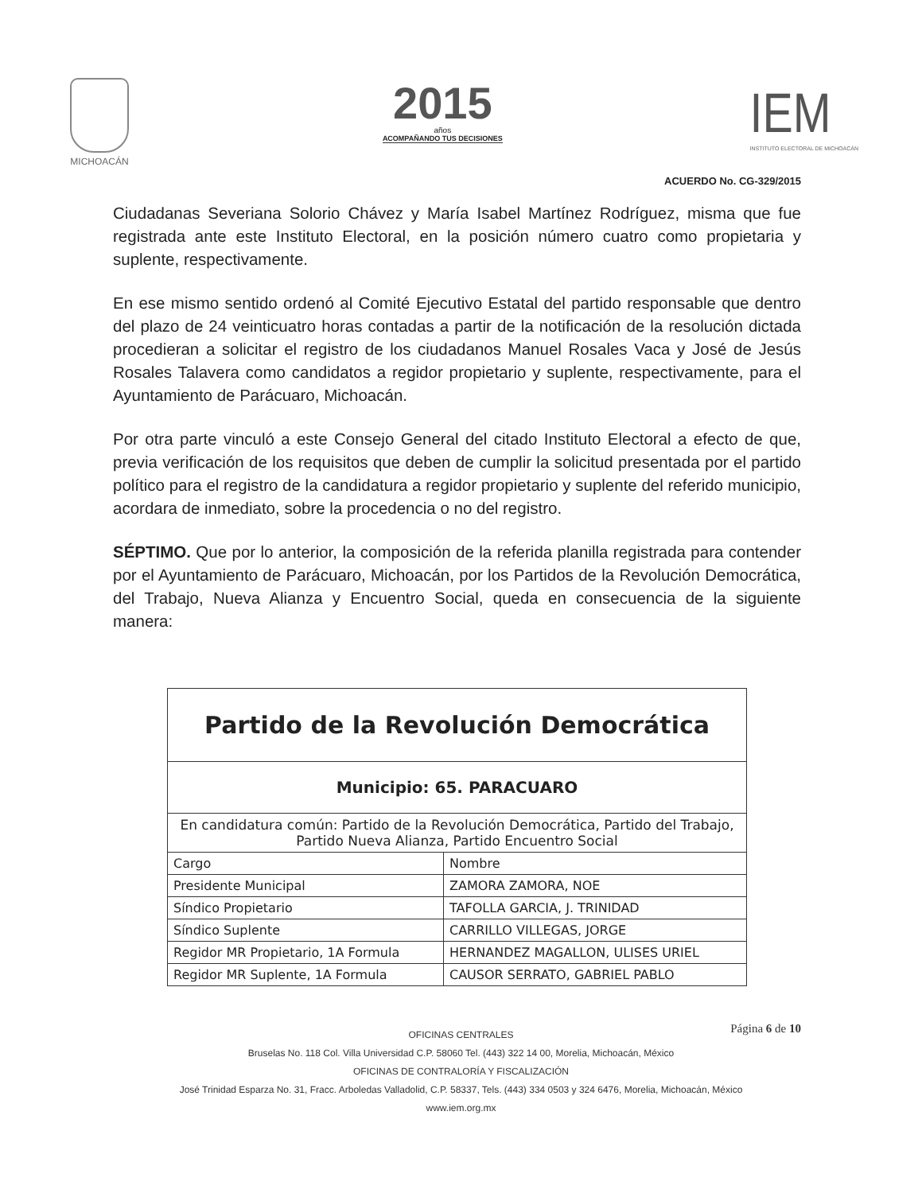MICHOACÁN
2015
años
ACOMPAÑANDO TUS DECISIONES
IEM
INSTITUTO ELECTORAL DE MICHOACÁN
ACUERDO No. CG-329/2015
Ciudadanas Severiana Solorio Chávez y María Isabel Martínez Rodríguez, misma que fue registrada ante este Instituto Electoral, en la posición número cuatro como propietaria y suplente, respectivamente.
En ese mismo sentido ordenó al Comité Ejecutivo Estatal del partido responsable que dentro del plazo de 24 veinticuatro horas contadas a partir de la notificación de la resolución dictada procedieran a solicitar el registro de los ciudadanos Manuel Rosales Vaca y José de Jesús Rosales Talavera como candidatos a regidor propietario y suplente, respectivamente, para el Ayuntamiento de Parácuaro, Michoacán.
Por otra parte vinculó a este Consejo General del citado Instituto Electoral a efecto de que, previa verificación de los requisitos que deben de cumplir la solicitud presentada por el partido político para el registro de la candidatura a regidor propietario y suplente del referido municipio, acordara de inmediato, sobre la procedencia o no del registro.
SÉPTIMO. Que por lo anterior, la composición de la referida planilla registrada para contender por el Ayuntamiento de Parácuaro, Michoacán, por los Partidos de la Revolución Democrática, del Trabajo, Nueva Alianza y Encuentro Social, queda en consecuencia de la siguiente manera:
| Partido de la Revolución Democrática | |
| --- | --- |
| Municipio: 65. PARACUARO | |
| En candidatura común: Partido de la Revolución Democrática, Partido del Trabajo, Partido Nueva Alianza, Partido Encuentro Social | |
| Cargo | Nombre |
| Presidente Municipal | ZAMORA ZAMORA, NOE |
| Síndico Propietario | TAFOLLA GARCIA, J. TRINIDAD |
| Síndico Suplente | CARRILLO VILLEGAS, JORGE |
| Regidor MR Propietario, 1A Formula | HERNANDEZ MAGALLON, ULISES URIEL |
| Regidor MR Suplente, 1A Formula | CAUSOR SERRATO, GABRIEL PABLO |
Página 6 de 10
OFICINAS CENTRALES
Bruselas No. 118 Col. Villa Universidad C.P. 58060 Tel. (443) 322 14 00, Morelia, Michoacán, México
OFICINAS DE CONTRALORÍA Y FISCALIZACIÓN
José Trinidad Esparza No. 31, Fracc. Arboledas Valladolid, C.P. 58337, Tels. (443) 334 0503 y 324 6476, Morelia, Michoacán, México
www.iem.org.mx